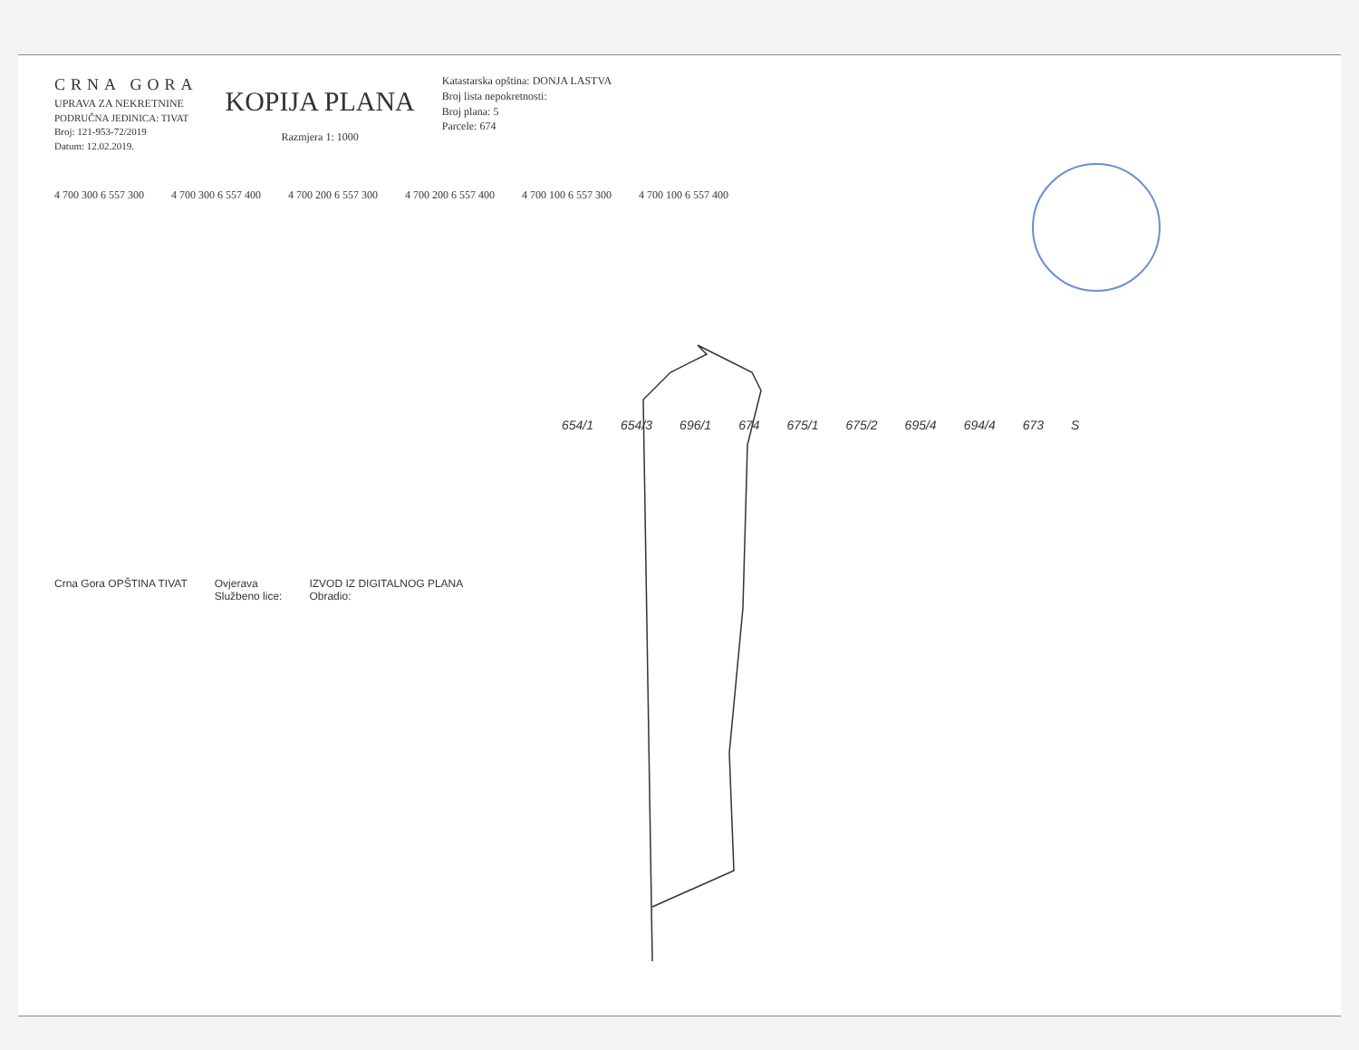CRNA GORA
UPRAVA ZA NEKRETNINE
PODRUČNA JEDINICA: TIVAT
Broj: 121-953-72/2019
Datum: 12.02.2019.
KOPIJA PLANA
Razmjera 1: 1000
Katastarska opština: DONJA LASTVA
Broj lista nepokretnosti:
Broj plana: 5
Parcele: 674
4 700 300 6 557 300 4 700 300 6 557 400 4 700 200 6 557 300 4 700 200 6 557 400 4 700 100 6 557 300 4 700 100 6 557 400
654/1 654/3 696/1 674 675/1 675/2 695/4 694/4 673 S
Crna Gora OPŠTINA TIVAT Ovjerava
Službeno lice:
IZVOD IZ DIGITALNOG PLANA
Obradio: